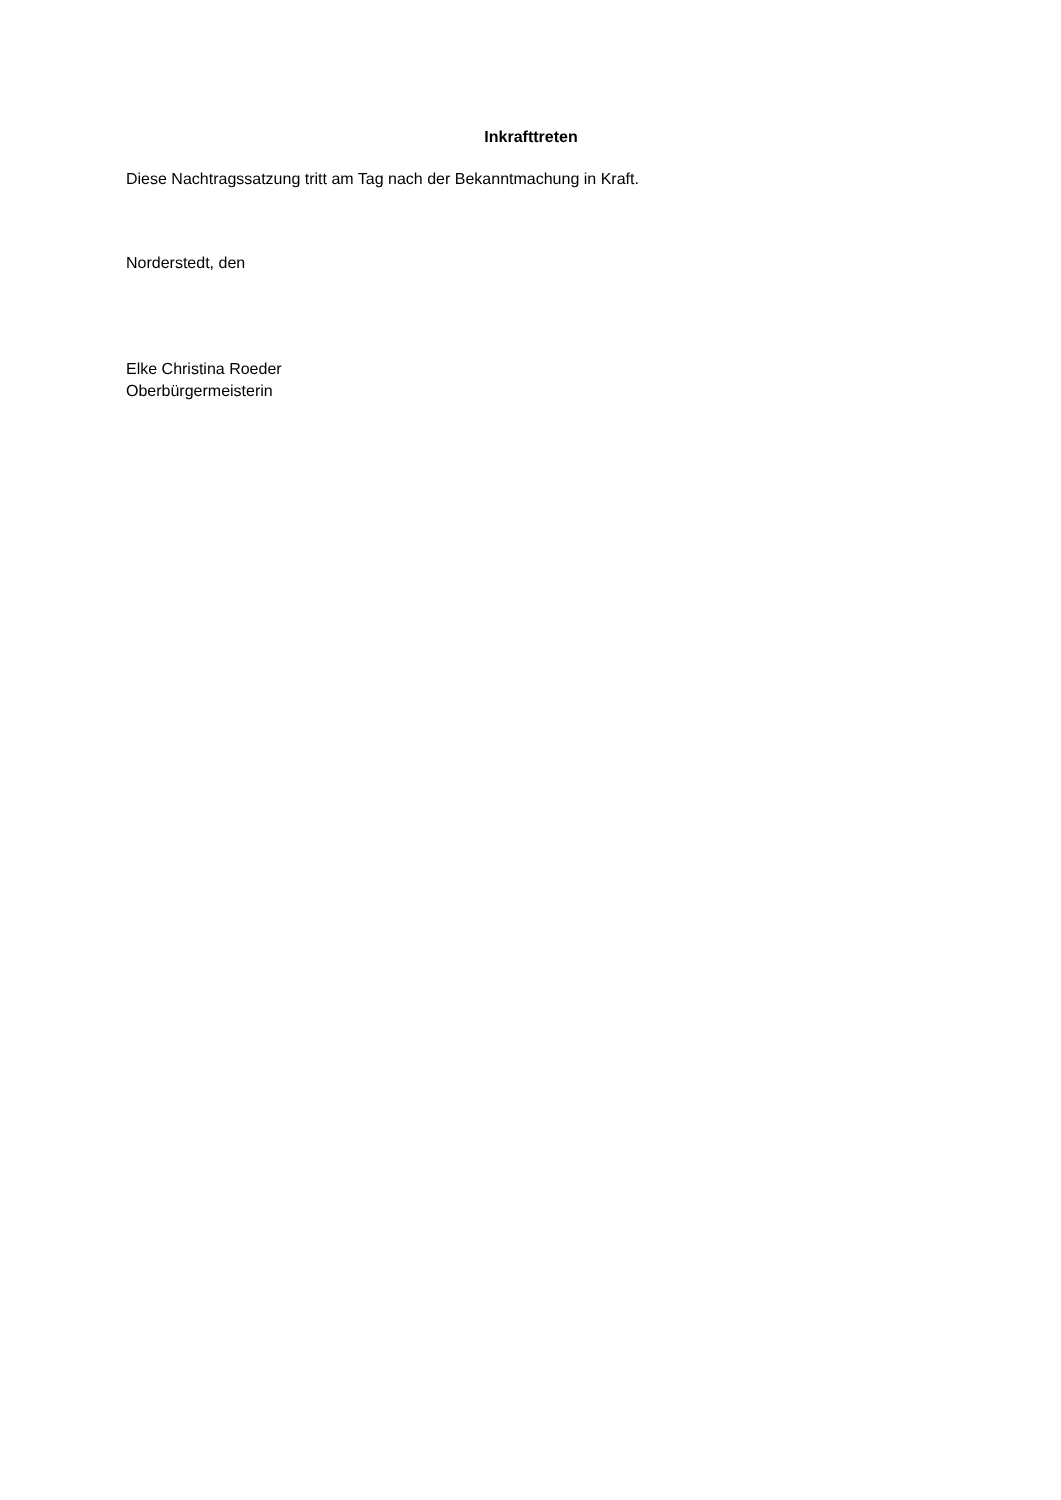Inkrafttreten
Diese Nachtragssatzung tritt am Tag nach der Bekanntmachung in Kraft.
Norderstedt, den
Elke Christina Roeder
Oberbürgermeisterin